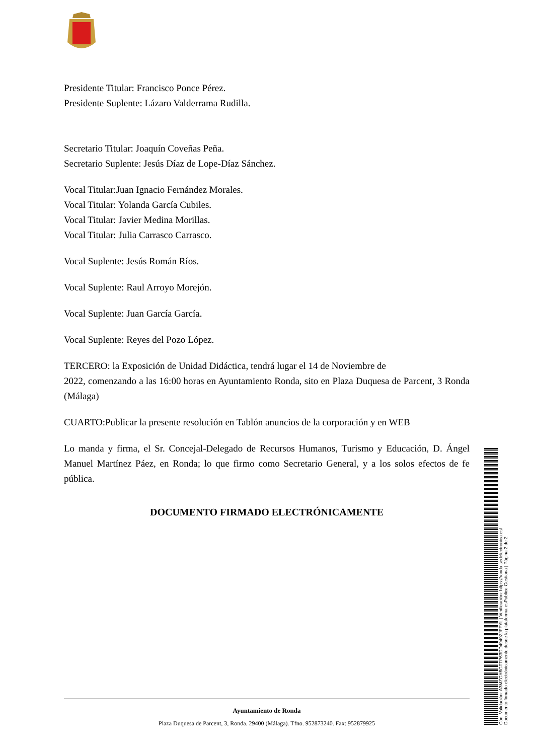Presidente Titular: Francisco Ponce Pérez.
Presidente Suplente: Lázaro Valderrama Rudilla.
Secretario Titular: Joaquín Coveñas Peña.
Secretario Suplente: Jesús Díaz de Lope-Díaz Sánchez.
Vocal Titular:Juan Ignacio Fernández Morales.
Vocal Titular: Yolanda García Cubiles.
Vocal Titular: Javier Medina Morillas.
Vocal Titular: Julia Carrasco Carrasco.
Vocal Suplente: Jesús Román Ríos.
Vocal Suplente: Raul Arroyo Morejón.
Vocal Suplente: Juan García García.
Vocal Suplente: Reyes del Pozo López.
TERCERO: la Exposición de Unidad Didáctica, tendrá lugar el 14 de Noviembre de
2022, comenzando a las 16:00 horas en Ayuntamiento Ronda, sito en Plaza Duquesa de Parcent, 3 Ronda (Málaga)
CUARTO:Publicar la presente resolución en Tablón anuncios de la corporación y en WEB
Lo manda y firma, el Sr. Concejal-Delegado de Recursos Humanos, Turismo y Educación, D. Ángel Manuel Martínez Páez, en Ronda; lo que firmo como Secretario General, y a los solos efectos de fe pública.
DOCUMENTO FIRMADO ELECTRÓNICAMENTE
Cód. Validación: A3MZGY6GTTP63DD4949ZJFFYL | Verificación: https://ronda.sedelectronica.es/
Documento firmado electrónicamente desde la plataforma esPublico Gestiona | Página 2 de 2
Ayuntamiento de Ronda
Plaza Duquesa de Parcent, 3, Ronda. 29400 (Málaga). Tfno. 952873240. Fax: 952879925